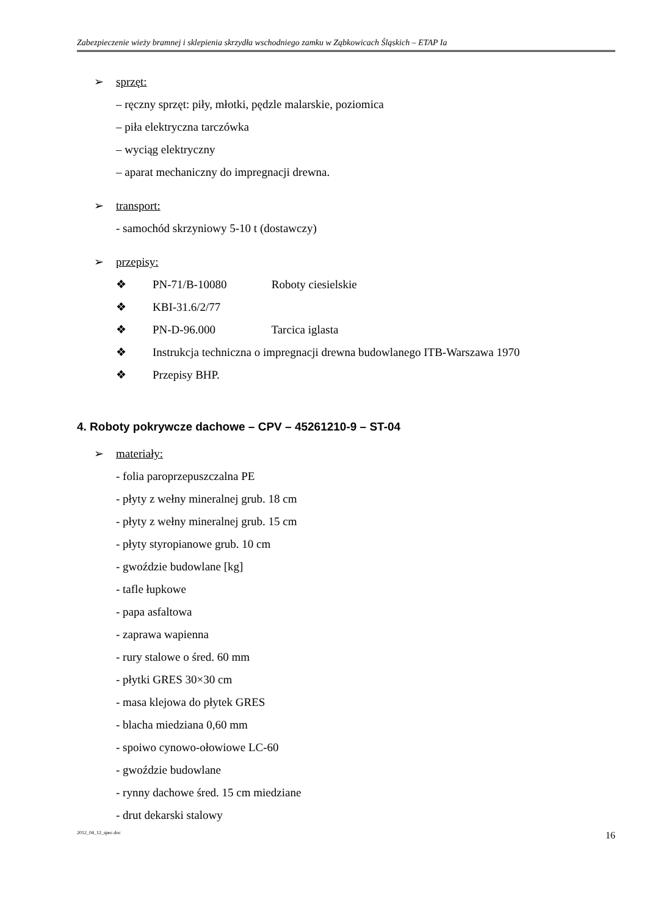Zabezpieczenie wieży bramnej i sklepienia skrzydła wschodniego zamku w Ząbkowicach Śląskich – ETAP Ia
➢ sprzęt:
– ręczny sprzęt: piły, młotki, pędzle malarskie, poziomica
– piła elektryczna tarczówka
– wyciąg elektryczny
– aparat mechaniczny do impregnacji drewna.
➢ transport:
- samochód skrzyniowy 5-10 t (dostawczy)
➢ przepisy:
❖ PN-71/B-10080 Roboty ciesielskie
❖ KBI-31.6/2/77
❖ PN-D-96.000 Tarcica iglasta
❖ Instrukcja techniczna o impregnacji drewna budowlanego ITB-Warszawa 1970
❖ Przepisy BHP.
4. Roboty pokrywcze dachowe – CPV – 45261210-9 – ST-04
➢ materiały:
- folia paroprzepuszczalna PE
- płyty z wełny mineralnej grub. 18 cm
- płyty z wełny mineralnej grub. 15 cm
- płyty styropianowe grub. 10 cm
- gwoździe budowlane [kg]
- tafle łupkowe
- papa asfaltowa
- zaprawa wapienna
- rury stalowe o śred. 60 mm
- płytki GRES 30×30 cm
- masa klejowa do płytek GRES
- blacha miedziana 0,60 mm
- spoiwo cynowo-ołowiowe LC-60
- gwoździe budowlane
- rynny dachowe śred. 15 cm miedziane
- drut dekarski stalowy
2012_04_12_spec.doc 16